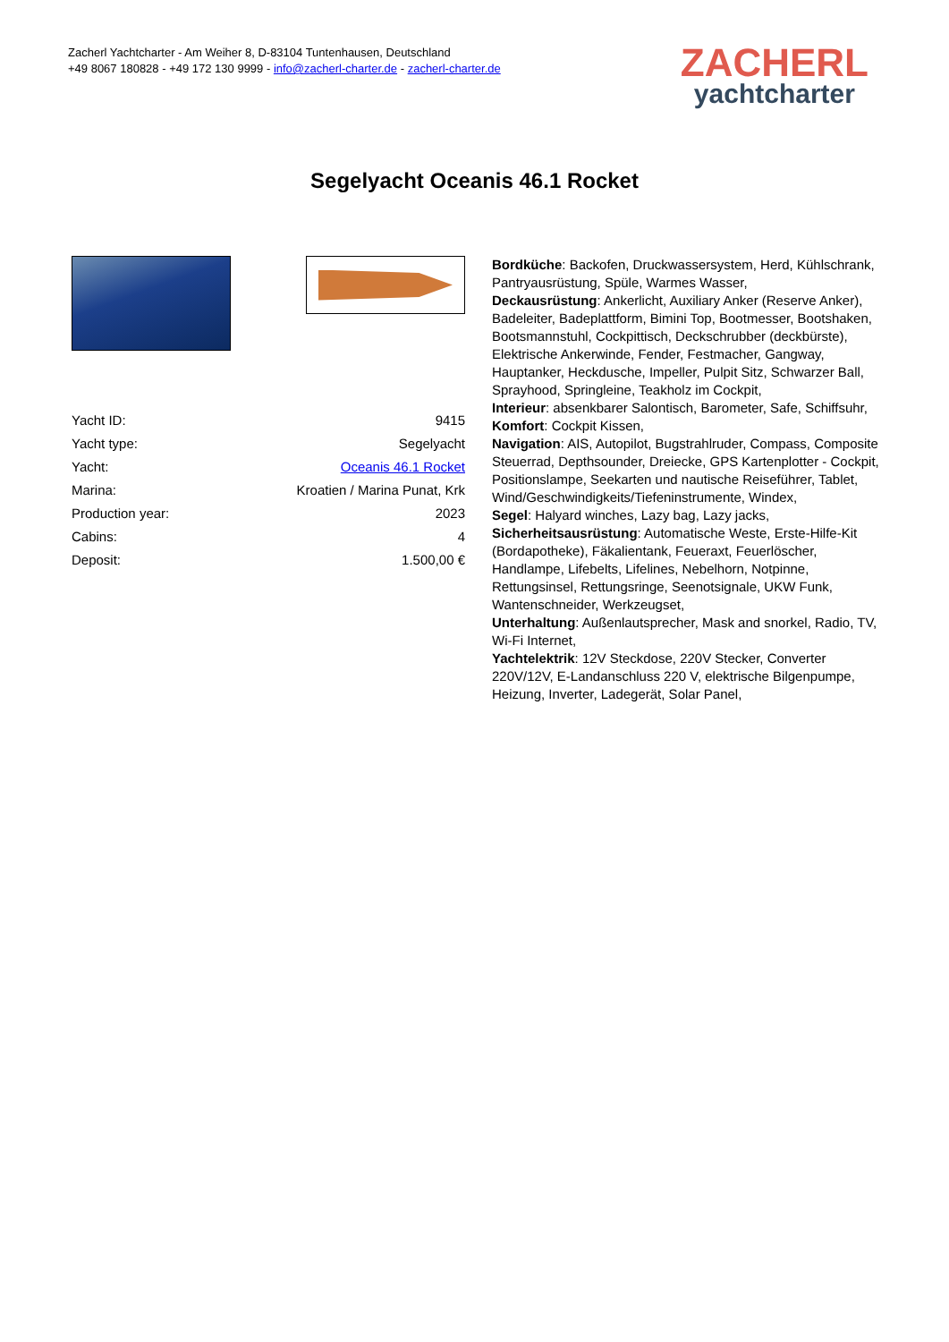Zacherl Yachtcharter - Am Weiher 8, D-83104 Tuntenhausen, Deutschland
+49 8067 180828 - +49 172 130 9999 - info@zacherl-charter.de - zacherl-charter.de
ZACHERL
yachtcharter
Segelyacht Oceanis 46.1 Rocket
| Yacht ID: | 9415 |
| Yacht type: | Segelyacht |
| Yacht: | Oceanis 46.1 Rocket |
| Marina: | Kroatien / Marina Punat, Krk |
| Production year: | 2023 |
| Cabins: | 4 |
| Deposit: | 1.500,00 € |
Bordküche: Backofen, Druckwassersystem, Herd, Kühlschrank, Pantryausrüstung, Spüle, Warmes Wasser,
Deckausrüstung: Ankerlicht, Auxiliary Anker (Reserve Anker), Badeleiter, Badeplattform, Bimini Top, Bootmesser, Bootshaken, Bootsmannstuhl, Cockpittisch, Deckschrubber (deckbürste), Elektrische Ankerwinde, Fender, Festmacher, Gangway, Hauptanker, Heckdusche, Impeller, Pulpit Sitz, Schwarzer Ball, Sprayhood, Springleine, Teakholz im Cockpit,
Interieur: absenkbarer Salontisch, Barometer, Safe, Schiffsuhr,
Komfort: Cockpit Kissen,
Navigation: AIS, Autopilot, Bugstrahlruder, Compass, Composite Steuerrad, Depthsounder, Dreiecke, GPS Kartenplotter - Cockpit, Positionslampe, Seekarten und nautische Reiseführer, Tablet, Wind/Geschwindigkeits/Tiefeninstrumente, Windex,
Segel: Halyard winches, Lazy bag, Lazy jacks,
Sicherheitsausrüstung: Automatische Weste, Erste-Hilfe-Kit (Bordapotheke), Fäkalientank, Feueraxt, Feuerlöscher, Handlampe, Lifebelts, Lifelines, Nebelhorn, Notpinne, Rettungsinsel, Rettungsringe, Seenotsignale, UKW Funk, Wantenschneider, Werkzeugset,
Unterhaltung: Außenlautsprecher, Mask and snorkel, Radio, TV, Wi-Fi Internet,
Yachtelektrik: 12V Steckdose, 220V Stecker, Converter 220V/12V, E-Landanschluss 220 V, elektrische Bilgenpumpe, Heizung, Inverter, Ladegerät, Solar Panel,